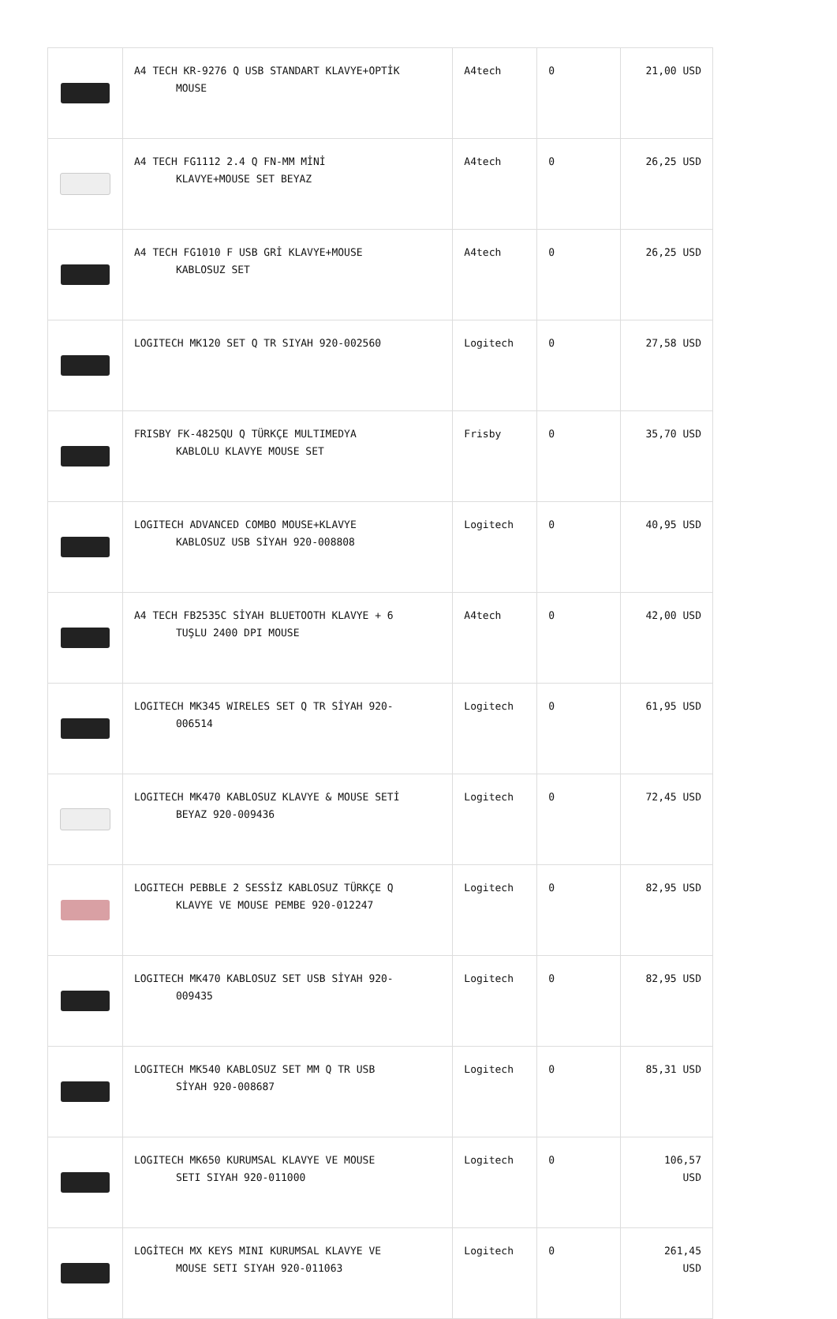| | A4 TECH KR-9276 Q USB STANDART KLAVYE+OPTİK MOUSE | A4tech | 0 | 21,00 USD |
| | A4 TECH FG1112 2.4 Q FN-MM MİNİ KLAVYE+MOUSE SET BEYAZ | A4tech | 0 | 26,25 USD |
| | A4 TECH FG1010 F USB GRİ KLAVYE+MOUSE KABLOSUZ SET | A4tech | 0 | 26,25 USD |
| | LOGITECH MK120 SET Q TR SIYAH 920-002560 | Logitech | 0 | 27,58 USD |
| | FRISBY FK-4825QU Q TÜRKÇE MULTIMEDYA KABLOLU KLAVYE MOUSE SET | Frisby | 0 | 35,70 USD |
| | LOGITECH ADVANCED COMBO MOUSE+KLAVYE KABLOSUZ USB SİYAH 920-008808 | Logitech | 0 | 40,95 USD |
| | A4 TECH FB2535C SİYAH BLUETOOTH KLAVYE + 6 TUŞLU 2400 DPI MOUSE | A4tech | 0 | 42,00 USD |
| | LOGITECH MK345 WIRELES SET Q TR SİYAH 920- 006514 | Logitech | 0 | 61,95 USD |
| | LOGITECH MK470 KABLOSUZ KLAVYE & MOUSE SETİ BEYAZ 920-009436 | Logitech | 0 | 72,45 USD |
| | LOGITECH PEBBLE 2 SESSİZ KABLOSUZ TÜRKÇE Q KLAVYE VE MOUSE PEMBE 920-012247 | Logitech | 0 | 82,95 USD |
| | LOGITECH MK470 KABLOSUZ SET USB SİYAH 920- 009435 | Logitech | 0 | 82,95 USD |
| | LOGITECH MK540 KABLOSUZ SET MM Q TR USB SİYAH 920-008687 | Logitech | 0 | 85,31 USD |
| | LOGITECH MK650 KURUMSAL KLAVYE VE MOUSE SETI SIYAH 920-011000 | Logitech | 0 | 106,57 USD |
| | LOGİTECH MX KEYS MINI KURUMSAL KLAVYE VE MOUSE SETI SIYAH 920-011063 | Logitech | 0 | 261,45 USD |